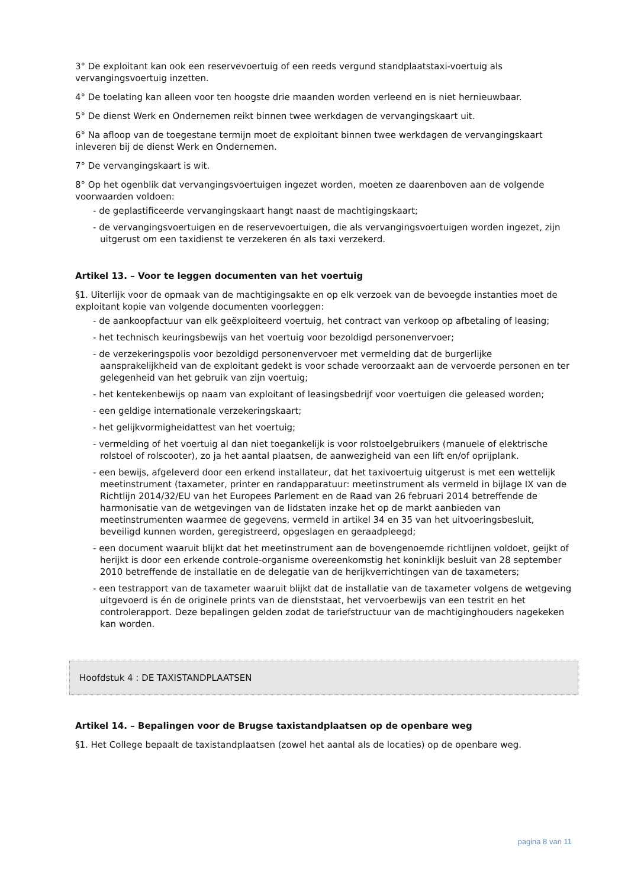3° De exploitant kan ook een reservevoertuig of een reeds vergund standplaatstaxi-voertuig als vervangingsvoertuig inzetten.
4° De toelating kan alleen voor ten hoogste drie maanden worden verleend en is niet hernieuwbaar.
5° De dienst Werk en Ondernemen reikt binnen twee werkdagen de vervangingskaart uit.
6° Na afloop van de toegestane termijn moet de exploitant binnen twee werkdagen de vervangingskaart inleveren bij de dienst Werk en Ondernemen.
7° De vervangingskaart is wit.
8° Op het ogenblik dat vervangingsvoertuigen ingezet worden, moeten ze daarenboven aan de volgende voorwaarden voldoen:
- de geplastificeerde vervangingskaart hangt naast de machtigingskaart;
- de vervangingsvoertuigen en de reservevoertuigen, die als vervangingsvoertuigen worden ingezet, zijn uitgerust om een taxidienst te verzekeren én als taxi verzekerd.
Artikel 13. – Voor te leggen documenten van het voertuig
§1. Uiterlijk voor de opmaak van de machtigingsakte en op elk verzoek van de bevoegde instanties moet de exploitant kopie van volgende documenten voorleggen:
- de aankoopfactuur van elk geëxploiteerd voertuig, het contract van verkoop op afbetaling of leasing;
- het technisch keuringsbewijs van het voertuig voor bezoldigd personenvervoer;
- de verzekeringspolis voor bezoldigd personenvervoer met vermelding dat de burgerlijke aansprakelijkheid van de exploitant gedekt is voor schade veroorzaakt aan de vervoerde personen en ter gelegenheid van het gebruik van zijn voertuig;
- het kentekenbewijs op naam van exploitant of leasingsbedrijf voor voertuigen die geleased worden;
- een geldige internationale verzekeringskaart;
- het gelijkvormigheidattest van het voertuig;
- vermelding of het voertuig al dan niet toegankelijk is voor rolstoelgebruikers (manuele of elektrische rolstoel of rolscooter), zo ja het aantal plaatsen, de aanwezigheid van een lift en/of oprijplank.
- een bewijs, afgeleverd door een erkend installateur, dat het taxivoertuig uitgerust is met een wettelijk meetinstrument (taxameter, printer en randapparatuur: meetinstrument als vermeld in bijlage IX van de Richtlijn 2014/32/EU van het Europees Parlement en de Raad van 26 februari 2014 betreffende de harmonisatie van de wetgevingen van de lidstaten inzake het op de markt aanbieden van meetinstrumenten waarmee de gegevens, vermeld in artikel 34 en 35 van het uitvoeringsbesluit, beveiligd kunnen worden, geregistreerd, opgeslagen en geraadpleegd;
- een document waaruit blijkt dat het meetinstrument aan de bovengenoemde richtlijnen voldoet, geijkt of herijkt is door een erkende controle-organisme overeenkomstig het koninklijk besluit van 28 september 2010 betreffende de installatie en de delegatie van de herijkverrichtingen van de taxameters;
- een testrapport van de taxameter waaruit blijkt dat de installatie van de taxameter volgens de wetgeving uitgevoerd is én de originele prints van de dienststaat, het vervoerbewijs van een testrit en het controlerapport. Deze bepalingen gelden zodat de tariefstructuur van de machtiginghouders nagekeken kan worden.
Hoofdstuk 4 : DE TAXISTANDPLAATSEN
Artikel 14. – Bepalingen voor de Brugse taxistandplaatsen op de openbare weg
§1. Het College bepaalt de taxistandplaatsen (zowel het aantal als de locaties) op de openbare weg.
pagina 8 van 11